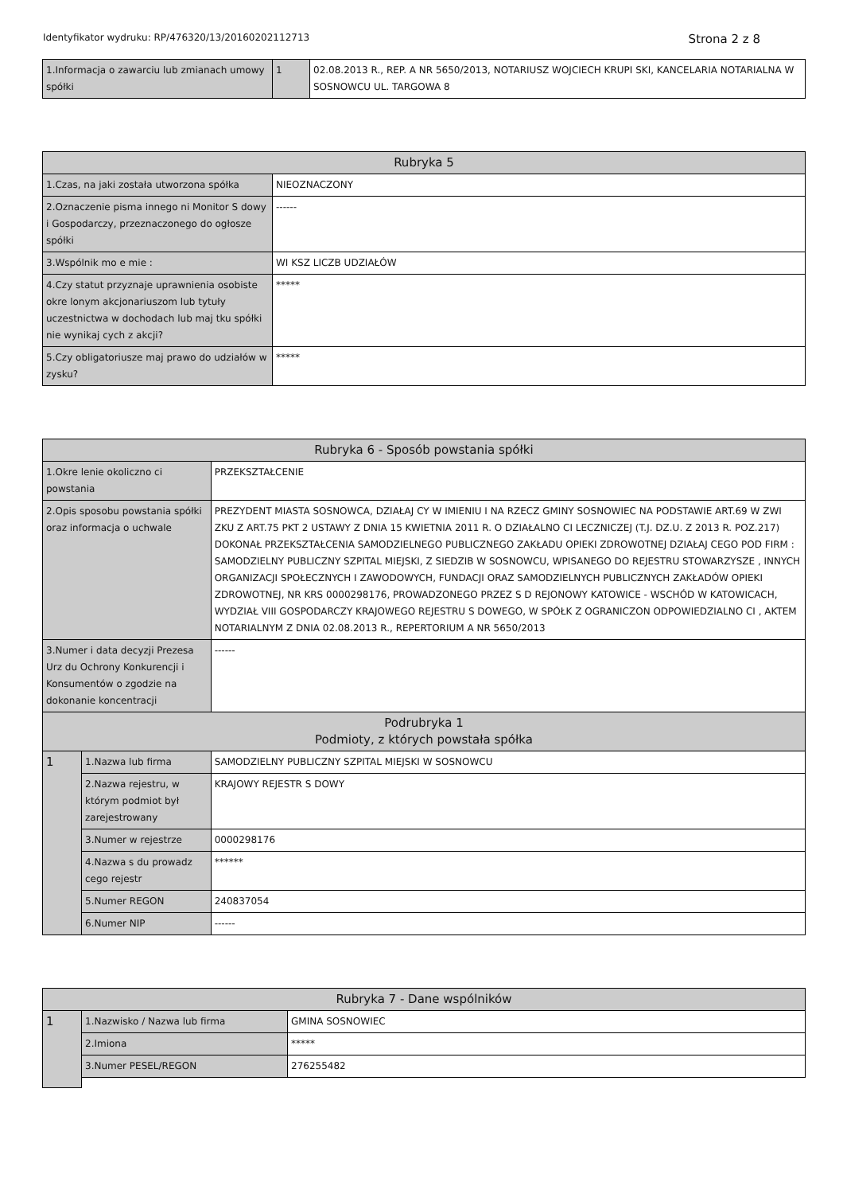Identyfikator wydruku: RP/476320/13/20160202112713 Strona 2 z 8
| 1.Informacja o zawarciu lub zmianach umowy spółki | 1 | 02.08.2013 R., REP. A NR 5650/2013, NOTARIUSZ WOJCIECH KRUPI SKI, KANCELARIA NOTARIALNA W SOSNOWCU UL. TARGOWA 8 |
| Rubryka 5 | |
| --- | --- |
| 1.Czas, na jaki została utworzona spółka | NIEOZNACZONY |
| 2.Oznaczenie pisma innego ni Monitor S dowy i Gospodarczy, przeznaczonego do ogłosze spółki | ------ |
| 3.Wspólnik mo e mie : | WI KSZ LICZB UDZIAŁÓW |
| 4.Czy statut przyznaje uprawnienia osobiste okre lonym akcjonariuszom lub tytuły uczestnictwa w dochodach lub maj tku spółki nie wynikaj cych z akcji? | ***** |
| 5.Czy obligatoriusze maj prawo do udziałów w zysku? | ***** |
| Rubryka 6 - Sposób powstania spółki | | |
| --- | --- | --- |
| 1.Okre lenie okoliczno ci powstania | | PRZEKSZTAŁCENIE |
| 2.Opis sposobu powstania spółki oraz informacja o uchwale | | PREZYDENT MIASTA SOSNOWCA, DZIAŁAJ CY W IMIENIU I NA RZECZ GMINY SOSNOWIEC NA PODSTAWIE ART.69 W ZWI ZKU Z ART.75 PKT 2 USTAWY Z DNIA 15 KWIETNIA 2011 R. O DZIAŁALNO CI LECZNICZEJ (T.J. DZ.U. Z 2013 R. POZ.217) DOKONAŁ PRZEKSZTAŁCENIA SAMODZIELNEGO PUBLICZNEGO ZAKŁADU OPIEKI ZDROWOTNEJ DZIAŁAJ CEGO POD FIRM : SAMODZIELNY PUBLICZNY SZPITAL MIEJSKI, Z SIEDZIB W SOSNOWCU, WPISANEGO DO REJESTRU STOWARZYSZE , INNYCH ORGANIZACJI SPOŁECZNYCH I ZAWODOWYCH, FUNDACJI ORAZ SAMODZIELNYCH PUBLICZNYCH ZAKŁADÓW OPIEKI ZDROWOTNEJ, NR KRS 0000298176, PROWADZONEGO PRZEZ S D REJONOWY KATOWICE - WSCHÓD W KATOWICACH, WYDZIAŁ VIII GOSPODARCZY KRAJOWEGO REJESTRU S DOWEGO, W SPÓŁK Z OGRANICZON ODPOWIEDZIALNO CI , AKTEM NOTARIALNYM Z DNIA 02.08.2013 R., REPERTORIUM A NR 5650/2013 |
| 3.Numer i data decyzji Prezesa Urz du Ochrony Konkurencji i Konsumentów o zgodzie na dokonanie koncentracji | | ------ |
| Podrubryka 1 Podmioty, z których powstała spółka | | |
| 1 | 1.Nazwa lub firma | SAMODZIELNY PUBLICZNY SZPITAL MIEJSKI W SOSNOWCU |
| | 2.Nazwa rejestru, w którym podmiot był zarejestrowany | KRAJOWY REJESTR S DOWY |
| | 3.Numer w rejestrze | 0000298176 |
| | 4.Nazwa s du prowadz cego rejestr | ****** |
| | 5.Numer REGON | 240837054 |
| | 6.Numer NIP | ------ |
| Rubryka 7 - Dane wspólników | | |
| --- | --- | --- |
| 1 | 1.Nazwisko / Nazwa lub firma | GMINA SOSNOWIEC |
| | 2.Imiona | ***** |
| | 3.Numer PESEL/REGON | 276255482 |